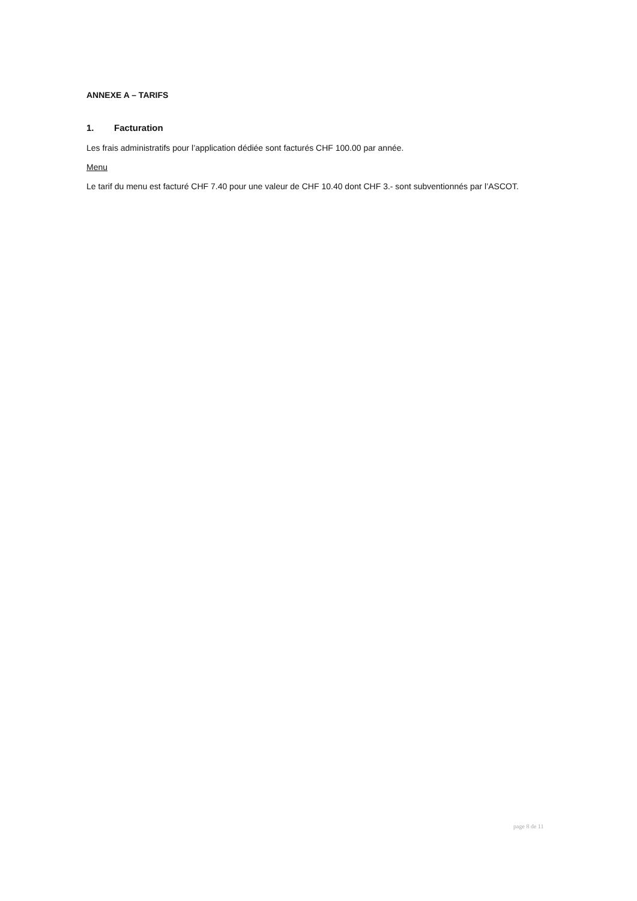ANNEXE A – TARIFS
1. Facturation
Les frais administratifs pour l’application dédiée sont facturés CHF 100.00 par année.
Menu
Le tarif du menu est facturé CHF 7.40 pour une valeur de CHF 10.40 dont CHF 3.- sont subventionnés par l’ASCOT.
page 8 de 11